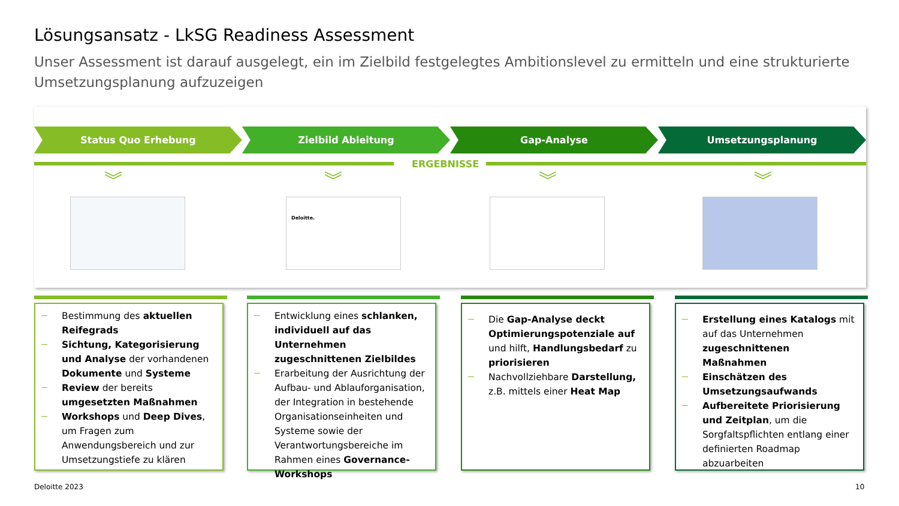Lösungsansatz - LkSG Readiness Assessment
Unser Assessment ist darauf ausgelegt, ein im Zielbild festgelegtes Ambitionslevel zu ermitteln und eine strukturierte Umsetzungsplanung aufzuzeigen
Status Quo Erhebung Zielbild Ableitung Gap-Analyse Umsetzungsplanung
ERGEBNISSE
︾ ︾ ︾ ︾
Deloitte.
Bestimmung des aktuellen Reifegrads
Sichtung, Kategorisierung und Analyse der vorhandenen Dokumente und Systeme
Review der bereits umgesetzten Maßnahmen
Workshops und Deep Dives, um Fragen zum Anwendungsbereich und zur Umsetzungstiefe zu klären
Entwicklung eines schlanken, individuell auf das Unternehmen zugeschnittenen Zielbildes
Erarbeitung der Ausrichtung der Aufbau- und Ablauforganisation, der Integration in bestehende Organisationseinheiten und Systeme sowie der Verantwortungsbereiche im Rahmen eines Governance-Workshops
Die Gap-Analyse deckt Optimierungspotenziale auf und hilft, Handlungsbedarf zu priorisieren
Nachvollziehbare Darstellung, z.B. mittels einer Heat Map
Erstellung eines Katalogs mit auf das Unternehmen zugeschnittenen Maßnahmen
Einschätzen des Umsetzungsaufwands
Aufbereitete Priorisierung und Zeitplan, um die Sorgfaltspflichten entlang einer definierten Roadmap abzuarbeiten
Deloitte 2023 10